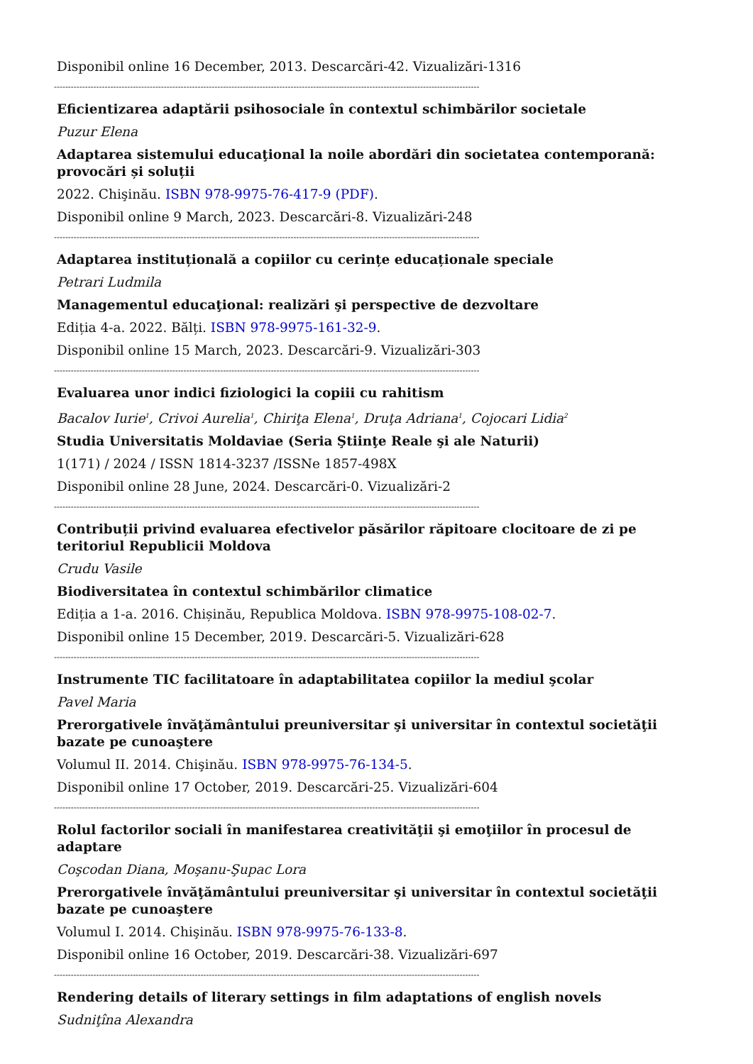Disponibil online 16 December, 2013. Descarcări-42. Vizualizări-1316
-------------------------------------------------------------------------------------------------------------------------------------------------------
Eficientizarea adaptării psihosociale în contextul schimbărilor societale
Puzur Elena
Adaptarea sistemului educaţional la noile abordări din societatea contemporană: provocări și soluții
2022. Chişinău. ISBN 978-9975-76-417-9 (PDF).
Disponibil online 9 March, 2023. Descarcări-8. Vizualizări-248
-------------------------------------------------------------------------------------------------------------------------------------------------------
Adaptarea instituțională a copiilor cu cerințe educaționale speciale
Petrari Ludmila
Managementul educaţional: realizări şi perspective de dezvoltare
Ediția 4-a. 2022. Bălți. ISBN 978-9975-161-32-9.
Disponibil online 15 March, 2023. Descarcări-9. Vizualizări-303
-------------------------------------------------------------------------------------------------------------------------------------------------------
Evaluarea unor indici fiziologici la copiii cu rahitism
Bacalov Iurie<sup>1</sup>, Crivoi Aurelia<sup>1</sup>, Chiriţa Elena<sup>1</sup>, Druţa Adriana<sup>1</sup>, Cojocari Lidia<sup>2</sup>
Studia Universitatis Moldaviae (Seria Ştiinţe Reale şi ale Naturii)
1(171) / 2024 / ISSN 1814-3237 /ISSNe 1857-498X
Disponibil online 28 June, 2024. Descarcări-0. Vizualizări-2
-------------------------------------------------------------------------------------------------------------------------------------------------------
Contribuții privind evaluarea efectivelor păsărilor răpitoare clocitoare de zi pe teritoriul Republicii Moldova
Crudu Vasile
Biodiversitatea în contextul schimbărilor climatice
Ediția a 1-a. 2016. Chișinău, Republica Moldova. ISBN 978-9975-108-02-7.
Disponibil online 15 December, 2019. Descarcări-5. Vizualizări-628
-------------------------------------------------------------------------------------------------------------------------------------------------------
Instrumente TIC facilitatoare în adaptabilitatea copiilor la mediul şcolar
Pavel Maria
Prerorgativele învăţământului preuniversitar şi universitar în contextul societăţii bazate pe cunoaştere
Volumul II. 2014. Chişinău. ISBN 978-9975-76-134-5.
Disponibil online 17 October, 2019. Descarcări-25. Vizualizări-604
-------------------------------------------------------------------------------------------------------------------------------------------------------
Rolul factorilor sociali în manifestarea creativităţii şi emoţiilor în procesul de adaptare
Coşcodan Diana, Moşanu-Şupac Lora
Prerorgativele învăţământului preuniversitar şi universitar în contextul societăţii bazate pe cunoaştere
Volumul I. 2014. Chişinău. ISBN 978-9975-76-133-8.
Disponibil online 16 October, 2019. Descarcări-38. Vizualizări-697
-------------------------------------------------------------------------------------------------------------------------------------------------------
Rendering details of literary settings in film adaptations of english novels
Sudniţîna Alexandra